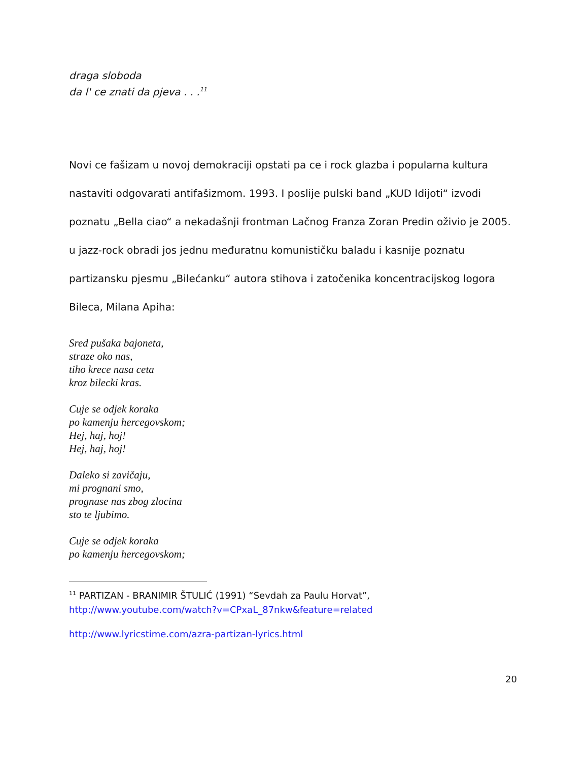draga sloboda
da l' ce znati da pjeva . . .<sup>11</sup>
Novi ce fašizam u novoj demokraciji opstati pa ce i rock glazba i popularna kultura nastaviti odgovarati antifašizmom. 1993. I poslije pulski band „KUD Idijoti“ izvodi poznatu „Bella ciao“ a nekadašnji frontman Lačnog Franza Zoran Predin oživio je 2005. u jazz-rock obradi jos jednu međuratnu komunističku baladu i kasnije poznatu partizansku pjesmu „Bilećanku“ autora stihova i zatočenika koncentracijskog logora Bileca, Milana Apiha:
Sred pušaka bajoneta,
straze oko nas,
tiho krece nasa ceta
kroz bilecki kras.
Cuje se odjek koraka
po kamenju hercegovskom;
Hej, haj, hoj!
Hej, haj, hoj!
Daleko si zavičaju,
mi prognani smo,
prognase nas zbog zlocina
sto te ljubimo.
Cuje se odjek koraka
po kamenju hercegovskom;
<sup>11</sup> PARTIZAN - BRANIMIR ŠTULIĆ (1991) “Sevdah za Paulu Horvat”,
http://www.youtube.com/watch?v=CPxaL_87nkw&feature=related
http://www.lyricstime.com/azra-partizan-lyrics.html
20